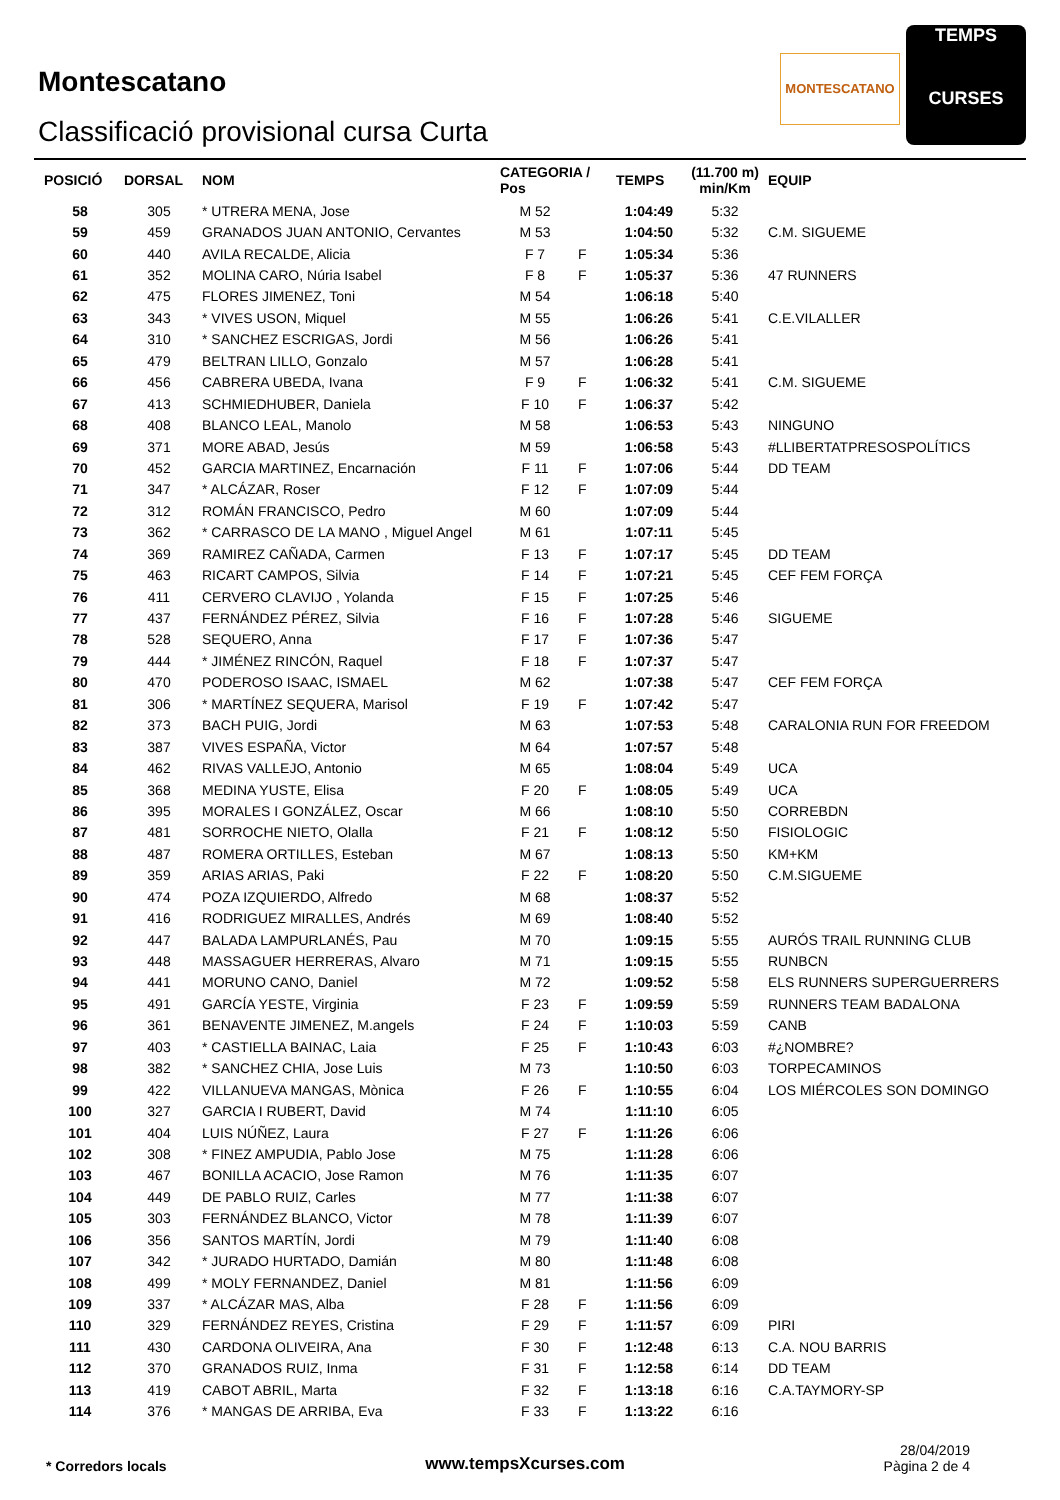Montescatano
Classificació provisional cursa Curta
MONTESCATANO
TEMPS
CURSES
| POSICIÓ | DORSAL | NOM | CATEGORIA / Pos | | TEMPS | (11.700 m) min/Km | EQUIP |
| --- | --- | --- | --- | --- | --- | --- | --- |
| 58 | 305 | * UTRERA MENA, Jose | M 52 | | 1:04:49 | 5:32 | |
| 59 | 459 | GRANADOS JUAN ANTONIO, Cervantes | M 53 | | 1:04:50 | 5:32 | C.M. SIGUEME |
| 60 | 440 | AVILA RECALDE, Alicia | F 7 | F | 1:05:34 | 5:36 | |
| 61 | 352 | MOLINA CARO, Núria Isabel | F 8 | F | 1:05:37 | 5:36 | 47 RUNNERS |
| 62 | 475 | FLORES JIMENEZ, Toni | M 54 | | 1:06:18 | 5:40 | |
| 63 | 343 | * VIVES USON, Miquel | M 55 | | 1:06:26 | 5:41 | C.E.VILALLER |
| 64 | 310 | * SANCHEZ ESCRIGAS, Jordi | M 56 | | 1:06:26 | 5:41 | |
| 65 | 479 | BELTRAN LILLO, Gonzalo | M 57 | | 1:06:28 | 5:41 | |
| 66 | 456 | CABRERA UBEDA, Ivana | F 9 | F | 1:06:32 | 5:41 | C.M. SIGUEME |
| 67 | 413 | SCHMIEDHUBER, Daniela | F 10 | F | 1:06:37 | 5:42 | |
| 68 | 408 | BLANCO LEAL, Manolo | M 58 | | 1:06:53 | 5:43 | NINGUNO |
| 69 | 371 | MORE ABAD, Jesús | M 59 | | 1:06:58 | 5:43 | #LLIBERTATPRESOSPOLÍTICS |
| 70 | 452 | GARCIA MARTINEZ, Encarnación | F 11 | F | 1:07:06 | 5:44 | DD TEAM |
| 71 | 347 | * ALCÁZAR, Roser | F 12 | F | 1:07:09 | 5:44 | |
| 72 | 312 | ROMÁN FRANCISCO, Pedro | M 60 | | 1:07:09 | 5:44 | |
| 73 | 362 | * CARRASCO DE LA MANO , Miguel Angel | M 61 | | 1:07:11 | 5:45 | |
| 74 | 369 | RAMIREZ CAÑADA, Carmen | F 13 | F | 1:07:17 | 5:45 | DD TEAM |
| 75 | 463 | RICART CAMPOS, Silvia | F 14 | F | 1:07:21 | 5:45 | CEF FEM FORÇA |
| 76 | 411 | CERVERO CLAVIJO , Yolanda | F 15 | F | 1:07:25 | 5:46 | |
| 77 | 437 | FERNÁNDEZ PÉREZ, Silvia | F 16 | F | 1:07:28 | 5:46 | SIGUEME |
| 78 | 528 | SEQUERO, Anna | F 17 | F | 1:07:36 | 5:47 | |
| 79 | 444 | * JIMÉNEZ RINCÓN, Raquel | F 18 | F | 1:07:37 | 5:47 | |
| 80 | 470 | PODEROSO ISAAC, ISMAEL | M 62 | | 1:07:38 | 5:47 | CEF FEM FORÇA |
| 81 | 306 | * MARTÍNEZ SEQUERA, Marisol | F 19 | F | 1:07:42 | 5:47 | |
| 82 | 373 | BACH PUIG, Jordi | M 63 | | 1:07:53 | 5:48 | CARALONIA RUN FOR FREEDOM |
| 83 | 387 | VIVES ESPAÑA, Victor | M 64 | | 1:07:57 | 5:48 | |
| 84 | 462 | RIVAS VALLEJO, Antonio | M 65 | | 1:08:04 | 5:49 | UCA |
| 85 | 368 | MEDINA YUSTE, Elisa | F 20 | F | 1:08:05 | 5:49 | UCA |
| 86 | 395 | MORALES I GONZÁLEZ, Oscar | M 66 | | 1:08:10 | 5:50 | CORREBDN |
| 87 | 481 | SORROCHE NIETO, Olalla | F 21 | F | 1:08:12 | 5:50 | FISIOLOGIC |
| 88 | 487 | ROMERA ORTILLES, Esteban | M 67 | | 1:08:13 | 5:50 | KM+KM |
| 89 | 359 | ARIAS ARIAS, Paki | F 22 | F | 1:08:20 | 5:50 | C.M.SIGUEME |
| 90 | 474 | POZA IZQUIERDO, Alfredo | M 68 | | 1:08:37 | 5:52 | |
| 91 | 416 | RODRIGUEZ MIRALLES, Andrés | M 69 | | 1:08:40 | 5:52 | |
| 92 | 447 | BALADA LAMPURLANÉS, Pau | M 70 | | 1:09:15 | 5:55 | AURÓS TRAIL RUNNING CLUB |
| 93 | 448 | MASSAGUER HERRERAS, Alvaro | M 71 | | 1:09:15 | 5:55 | RUNBCN |
| 94 | 441 | MORUNO CANO, Daniel | M 72 | | 1:09:52 | 5:58 | ELS RUNNERS SUPERGUERRERS |
| 95 | 491 | GARCÍA YESTE, Virginia | F 23 | F | 1:09:59 | 5:59 | RUNNERS TEAM BADALONA |
| 96 | 361 | BENAVENTE JIMENEZ, M.angels | F 24 | F | 1:10:03 | 5:59 | CANB |
| 97 | 403 | * CASTIELLA BAINAC, Laia | F 25 | F | 1:10:43 | 6:03 | #¿NOMBRE? |
| 98 | 382 | * SANCHEZ CHIA, Jose Luis | M 73 | | 1:10:50 | 6:03 | TORPECAMINOS |
| 99 | 422 | VILLANUEVA MANGAS, Mònica | F 26 | F | 1:10:55 | 6:04 | LOS MIÉRCOLES SON DOMINGO |
| 100 | 327 | GARCIA I RUBERT, David | M 74 | | 1:11:10 | 6:05 | |
| 101 | 404 | LUIS NÚÑEZ, Laura | F 27 | F | 1:11:26 | 6:06 | |
| 102 | 308 | * FINEZ AMPUDIA, Pablo Jose | M 75 | | 1:11:28 | 6:06 | |
| 103 | 467 | BONILLA ACACIO, Jose Ramon | M 76 | | 1:11:35 | 6:07 | |
| 104 | 449 | DE PABLO RUIZ, Carles | M 77 | | 1:11:38 | 6:07 | |
| 105 | 303 | FERNÁNDEZ BLANCO, Victor | M 78 | | 1:11:39 | 6:07 | |
| 106 | 356 | SANTOS MARTÍN, Jordi | M 79 | | 1:11:40 | 6:08 | |
| 107 | 342 | * JURADO HURTADO, Damián | M 80 | | 1:11:48 | 6:08 | |
| 108 | 499 | * MOLY FERNANDEZ, Daniel | M 81 | | 1:11:56 | 6:09 | |
| 109 | 337 | * ALCÁZAR MAS, Alba | F 28 | F | 1:11:56 | 6:09 | |
| 110 | 329 | FERNÁNDEZ REYES, Cristina | F 29 | F | 1:11:57 | 6:09 | PIRI |
| 111 | 430 | CARDONA OLIVEIRA, Ana | F 30 | F | 1:12:48 | 6:13 | C.A. NOU BARRIS |
| 112 | 370 | GRANADOS RUIZ, Inma | F 31 | F | 1:12:58 | 6:14 | DD TEAM |
| 113 | 419 | CABOT ABRIL, Marta | F 32 | F | 1:13:18 | 6:16 | C.A.TAYMORY-SP |
| 114 | 376 | * MANGAS DE ARRIBA, Eva | F 33 | F | 1:13:22 | 6:16 | |
* Corredors locals
www.tempsXcurses.com
28/04/2019
Pàgina 2 de 4